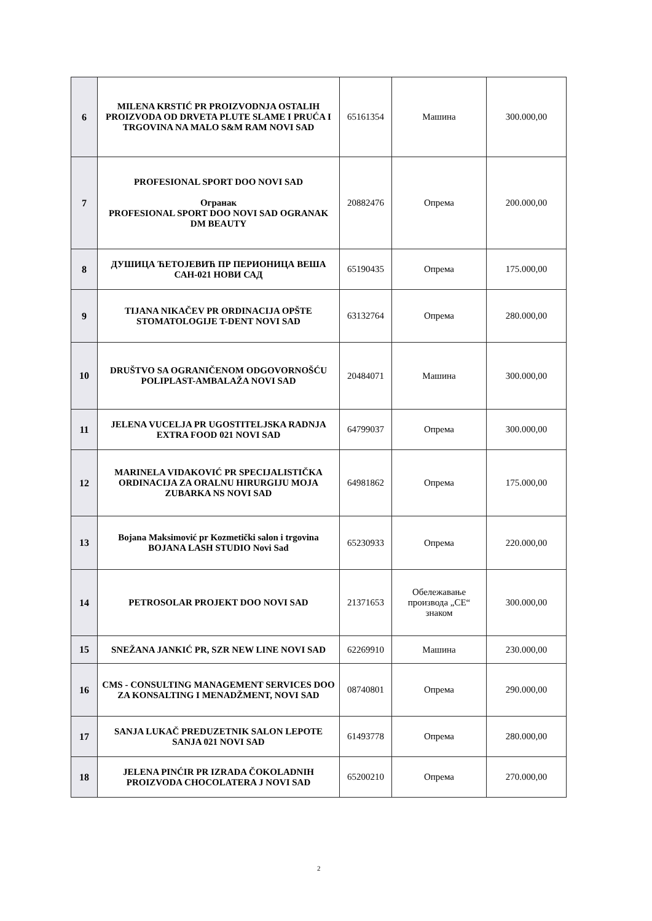| 6 | MILENA KRSTIĆ PR PROIZVODNJA OSTALIH PROIZVODA OD DRVETA PLUTE SLAME I PRUĆA I TRGOVINA NA MALO S&M RAM NOVI SAD | 65161354 | Машина | 300.000,00 |
| 7 | PROFESIONAL SPORT DOO NOVI SAD Огранак PROFESIONAL SPORT DOO NOVI SAD OGRANAK DM BEAUTY | 20882476 | Опрема | 200.000,00 |
| 8 | ДУШИЦА ЋЕТОЈЕВИЋ ПР ПЕРИОНИЦА ВЕША САН-021 НОВИ САД | 65190435 | Опрема | 175.000,00 |
| 9 | TIJANA NIKAČEV PR ORDINACIJA OPŠTE STOMATOLOGIJE T-DENT NOVI SAD | 63132764 | Опрема | 280.000,00 |
| 10 | DRUŠTVO SA OGRANIČENOM ODGOVORNOŠĆU POLIPLAST-AMBALAŽA NOVI SAD | 20484071 | Машина | 300.000,00 |
| 11 | JELENA VUCELJA PR UGOSTITELJSKA RADNJA EXTRA FOOD 021 NOVI SAD | 64799037 | Опрема | 300.000,00 |
| 12 | MARINELA VIDAKOVIĆ PR SPECIJALISTIČKA ORDINACIJA ZA ORALNU HIRURGIJU MOJA ZUBARKA NS NOVI SAD | 64981862 | Опрема | 175.000,00 |
| 13 | Bojana Maksimović pr Kozmetički salon i trgovina BOJANA LASH STUDIO Novi Sad | 65230933 | Опрема | 220.000,00 |
| 14 | PETROSOLAR PROJEKT DOO NOVI SAD | 21371653 | Обележавање производа „CE“ знаком | 300.000,00 |
| 15 | SNEŽANA JANKIĆ PR, SZR NEW LINE NOVI SAD | 62269910 | Машина | 230.000,00 |
| 16 | CMS - CONSULTING MANAGEMENT SERVICES DOO ZA KONSALTING I MENADŽMENT, NOVI SAD | 08740801 | Опрема | 290.000,00 |
| 17 | SANJA LUKAČ PREDUZETNIK SALON LEPOTE SANJA 021 NOVI SAD | 61493778 | Опрема | 280.000,00 |
| 18 | JELENA PINĆIR PR IZRADA ČOKOLADNIH PROIZVODA CHOCOLATERA J NOVI SAD | 65200210 | Опрема | 270.000,00 |
2